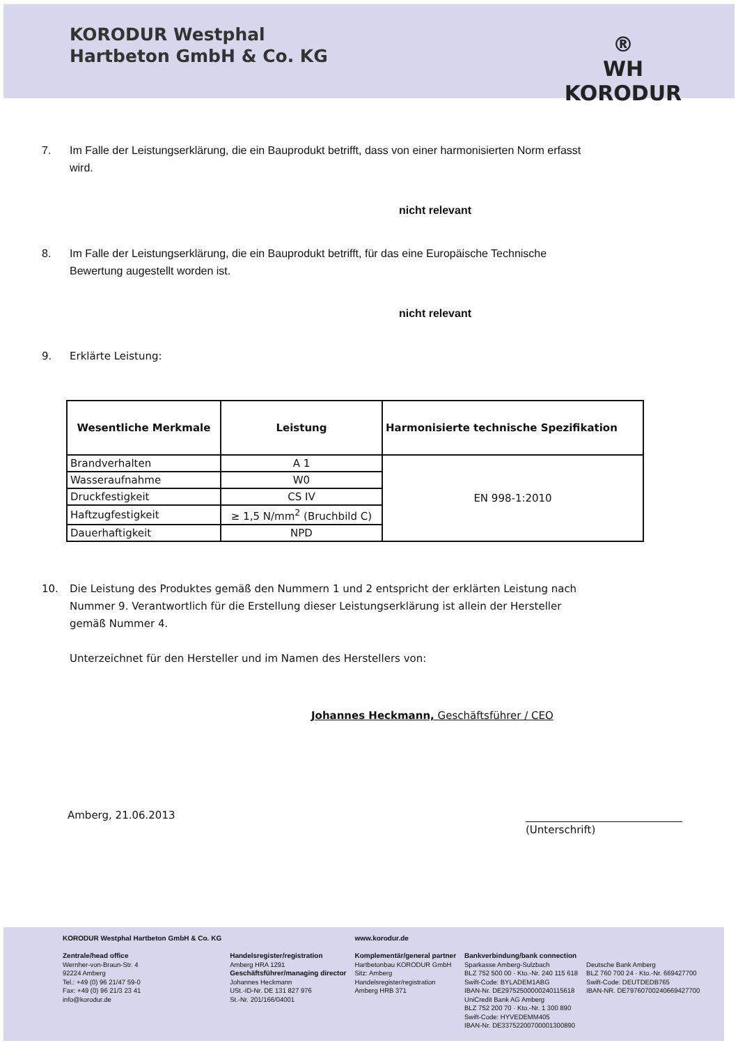KORODUR Westphal
Hartbeton GmbH & Co. KG
®
WH
KORODUR
7. Im Falle der Leistungserklärung, die ein Bauprodukt betrifft, dass von einer harmonisierten Norm erfasst wird.
nicht relevant
8. Im Falle der Leistungserklärung, die ein Bauprodukt betrifft, für das eine Europäische Technische Bewertung augestellt worden ist.
nicht relevant
9. Erklärte Leistung:
| Wesentliche Merkmale | Leistung | Harmonisierte technische Spezifikation |
| --- | --- | --- |
| Brandverhalten | A 1 | EN 998-1:2010 |
| Wasseraufnahme | W0 | |
| Druckfestigkeit | CS IV | |
| Haftzugfestigkeit | ≥ 1,5 N/mm<sup>2</sup> (Bruchbild C) | |
| Dauerhaftigkeit | NPD | |
10. Die Leistung des Produktes gemäß den Nummern 1 und 2 entspricht der erklärten Leistung nach Nummer 9. Verantwortlich für die Erstellung dieser Leistungserklärung ist allein der Hersteller gemäß Nummer 4.
Unterzeichnet für den Hersteller und im Namen des Herstellers von:
Johannes Heckmann, Geschäftsführer / CEO
Amberg, 21.06.2013 (Unterschrift)
KORODUR Westphal Hartbeton GmbH & Co. KG
Zentrale/head office
Wernher-von-Braun-Str. 4
92224 Amberg
Tel.: +49 (0) 96 21/47 59-0
Fax: +49 (0) 96 21/3 23 41
info@korodur.de
Handelsregister/registration
Amberg HRA 1291
Geschäftsführer/managing director
Johannes Heckmann
USt.-ID-Nr. DE 131 827 976
St.-Nr. 201/166/04001
www.korodur.de
Komplementär/general partner
Hartbetonbau KORODUR GmbH
Sitz: Amberg
Handelsregister/registration
Amberg HRB 371
Bankverbindung/bank connection
Sparkasse Amberg-Sulzbach
BLZ 752 500 00 · Kto.-Nr. 240 115 618
Swift-Code: BYLADEM1ABG
IBAN-Nr. DE29752500000240115618
UniCredit Bank AG Amberg
BLZ 752 200 70 · Kto.-Nr. 1 300 890
Swift-Code: HYVEDEMM405
IBAN-Nr. DE33752200700001300890
Deutsche Bank Amberg
BLZ 760 700 24 · Kto.-Nr. 669427700
Swift-Code: DEUTDEDB765
IBAN-NR. DE79760700240669427700